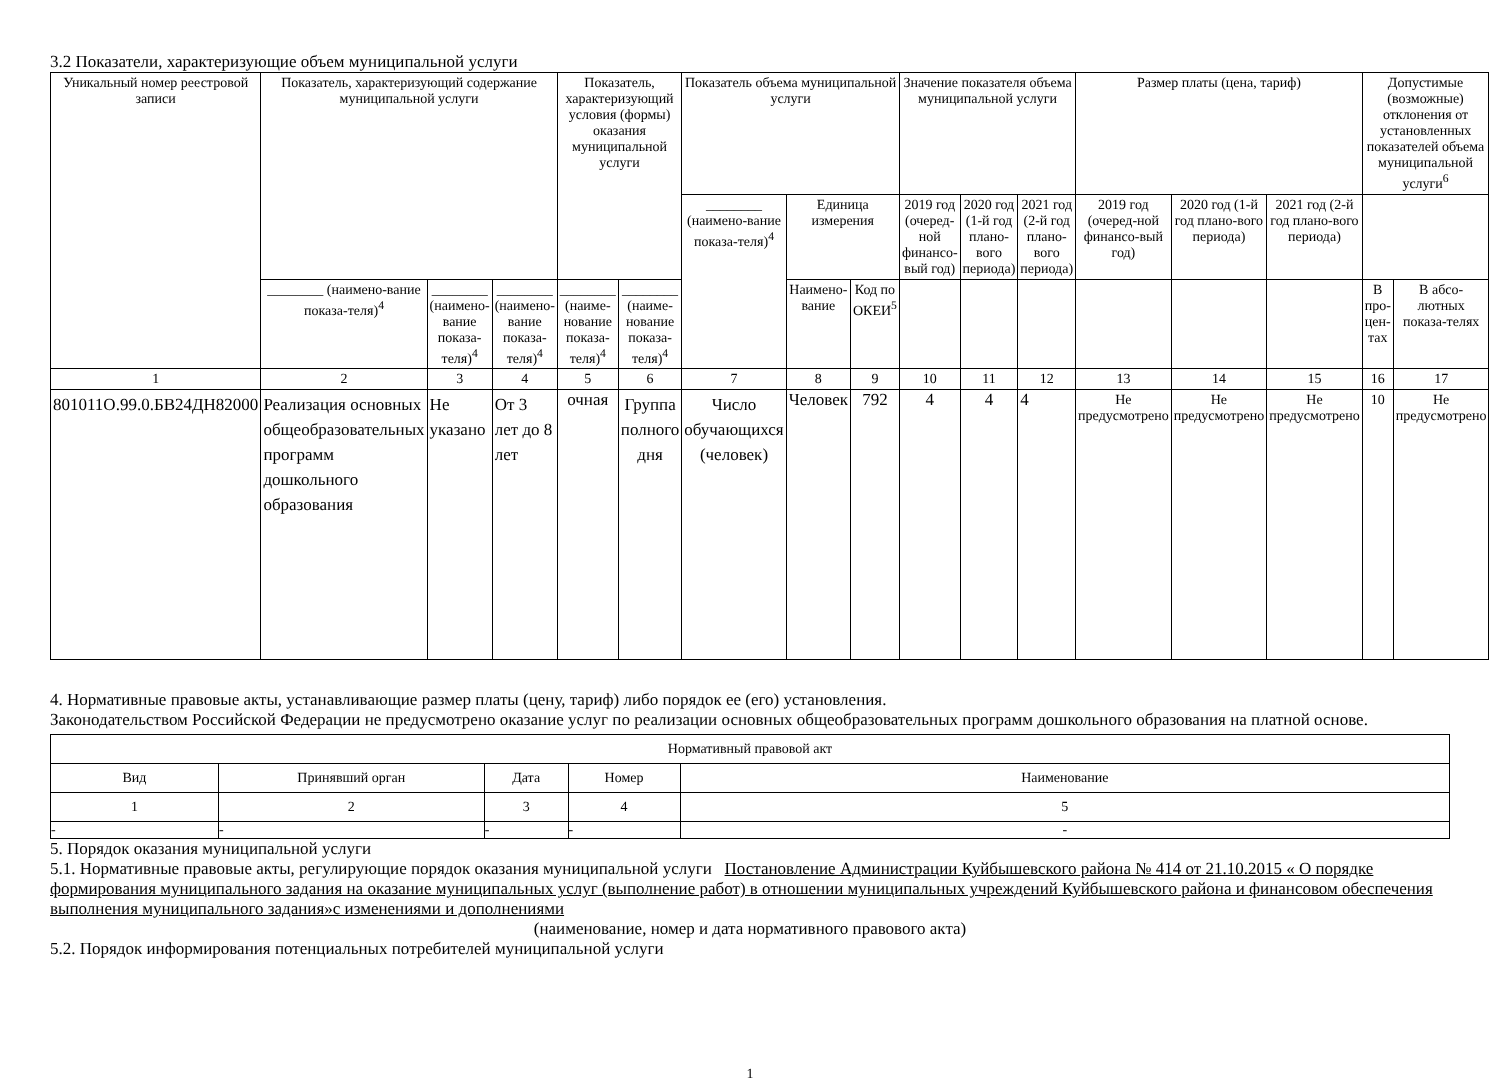3.2 Показатели, характеризующие объем муниципальной услуги
| Уникальный номер реестровой записи | Показатель, характеризующий содержание муниципальной услуги | | | Показатель, характеризующий условия (формы) оказания муниципальной услуги | | Показатель объема муниципальной услуги | | | Значение показателя объема муниципальной услуги | | | Размер платы (цена, тариф) | | | Допустимые (возможные) отклонения от установленных показателей объема муниципальной услуги<sup>6</sup> | |
| --- | --- | --- | --- | --- | --- | --- | --- | --- | --- | --- | --- | --- | --- | --- | --- | --- |
| | | | | | | ________ (наимено-вание показа-теля)<sup>4</sup> | Единица измерения | | 2019 год (очеред-ной финансо-вый год) | 2020 год (1-й год плано-вого периода) | 2021 год (2-й год плано-вого периода) | 2019 год (очеред-ной финансо-вый год) | 2020 год (1-й год плано-вого периода) | 2021 год (2-й год плано-вого периода) | | |
| | ________ (наимено-вание показа-теля)<sup>4</sup> | ________ (наимено-вание показа-теля)<sup>4</sup> | ________ (наимено-вание показа-теля)<sup>4</sup> | ________ (наиме-нование показа-теля)<sup>4</sup> | ________ (наиме-нование показа-теля)<sup>4</sup> | | Наимено-вание | Код по ОКЕИ<sup>5</sup> | | | | | | | В про-цен-тах | В абсо-лютных показа-телях |
| 1 | 2 | 3 | 4 | 5 | 6 | 7 | 8 | 9 | 10 | 11 | 12 | 13 | 14 | 15 | 16 | 17 |
| 801011О.99.0.БВ24ДН82000 | Реализация основных общеобразовательных программ дошкольного образования | Не указано | От 3 лет до 8 лет | очная | Группа полного дня | Число обучающихся (человек) | Человек | 792 | 4 | 4 | 4 | Не предусмотрено | Не предусмотрено | Не предусмотрено | 10 | Не предусмотрено |
4. Нормативные правовые акты, устанавливающие размер платы (цену, тариф) либо порядок ее (его) установления.
Законодательством Российской Федерации не предусмотрено оказание услуг по реализации основных общеобразовательных программ дошкольного образования на платной основе.
| Нормативный правовой акт | | | | |
| --- | --- | --- | --- | --- |
| Вид | Принявший орган | Дата | Номер | Наименование |
| 1 | 2 | 3 | 4 | 5 |
| - | - | - | - | - |
5. Порядок оказания муниципальной услуги
5.1. Нормативные правовые акты, регулирующие порядок оказания муниципальной услуги Постановление Администрации Куйбышевского района № 414 от 21.10.2015 « О порядке формирования муниципального задания на оказание муниципальных услуг (выполнение работ) в отношении муниципальных учреждений Куйбышевского района и финансовом обеспечения выполнения муниципального задания»с изменениями и дополнениями
(наименование, номер и дата нормативного правового акта)
5.2. Порядок информирования потенциальных потребителей муниципальной услуги
1